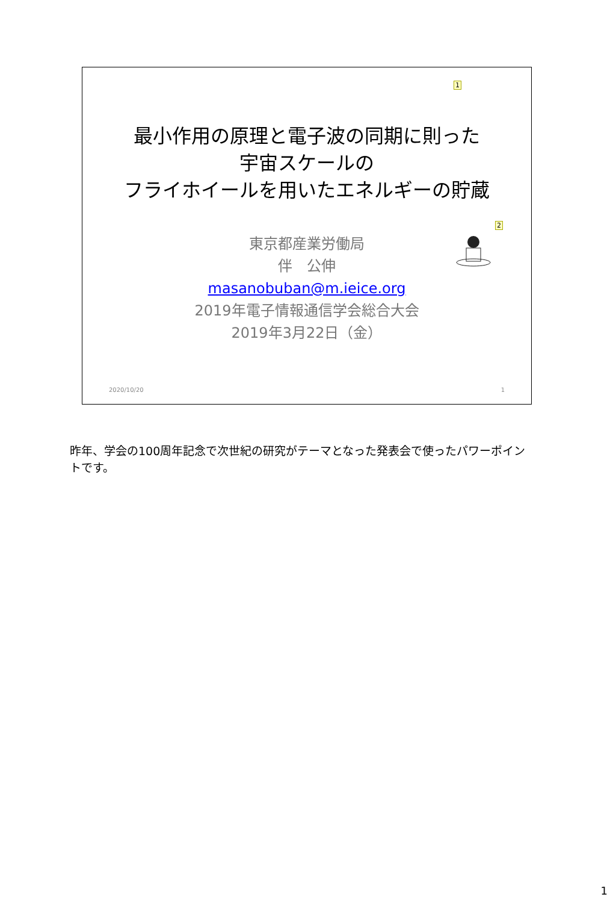1
最小作用の原理と電子波の同期に則った
宇宙スケールの
フライホイールを用いたエネルギーの貯蔵
2
東京都産業労働局
伴　公伸
masanobuban@m.ieice.org
2019年電子情報通信学会総合大会
2019年3月22日（金）
2020/10/20 1
昨年、学会の100周年記念で次世紀の研究がテーマとなった発表会で使ったパワーポイントです。
1